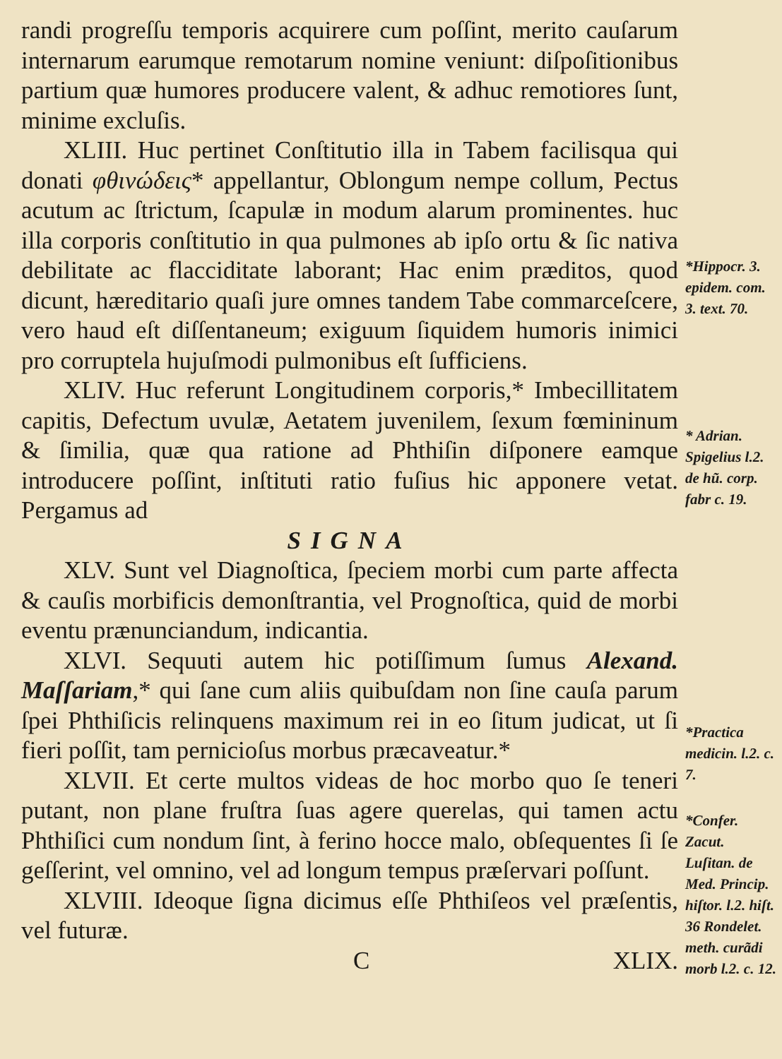randi progreſſu temporis acquirere cum poſſint, merito cauſarum internarum earumque remotarum nomine veniunt: diſpoſitionibus partium quæ humores producere valent, & adhuc remotiores ſunt, minime excluſis.
XLIII. Huc pertinet Conſtitutio illa in Tabem facilisqua qui donati φθινώδεις* appellantur, Oblongum nempe collum, Pectus acutum ac ſtrictum, ſcapulæ in modum alarum prominentes. huc illa corporis conſtitutio in qua pulmones ab ipſo ortu & ſic nativa debilitate ac flacciditate laborant; Hac enim præditos, quod dicunt, hæreditario quaſi jure omnes tandem Tabe commarceſcere, vero haud eſt diſſentaneum; exiguum ſiquidem humoris inimici pro corruptela hujuſmodi pulmonibus eſt ſufficiens.
XLIV. Huc referunt Longitudinem corporis,* Imbecillitatem capitis, Defectum uvulæ, Aetatem juvenilem, ſexum fœmininum & ſimilia, quæ qua ratione ad Phthiſin diſponere eamque introducere poſſint, inſtituti ratio fuſius hic apponere vetat. Pergamus ad
SIGNA
XLV. Sunt vel Diagnoſtica, ſpeciem morbi cum parte affecta & cauſis morbificis demonſtrantia, vel Prognoſtica, quid de morbi eventu prænunciandum, indicantia.
XLVI. Sequuti autem hic potiſſimum ſumus Alexand. Maſſariam,* qui ſane cum aliis quibuſdam non ſine cauſa parum ſpei Phthiſicis relinquens maximum rei in eo ſitum judicat, ut ſi fieri poſſit, tam pernicioſus morbus præcaveatur.*
XLVII. Et certe multos videas de hoc morbo quo ſe teneri putant, non plane fruſtra ſuas agere querelas, qui tamen actu Phthiſici cum nondum ſint, à ferino hocce malo, obſequentes ſi ſe geſſerint, vel omnino, vel ad longum tempus præſervari poſſunt.
XLVIII. Ideoque ſigna dicimus eſſe Phthiſeos vel præſentis, vel futuræ.
C XLIX.
*Hippocr. 3. epidem. com. 3. text. 70.
* Adrian. Spigelius l.2. de hũ. corp. fabr c. 19.
*Practica medicin. l.2. c. 7.
*Confer. Zacut. Luſitan. de Med. Princip. hiſtor. l.2. hiſt. 36 Rondelet. meth. curãdi morb l.2. c. 12.